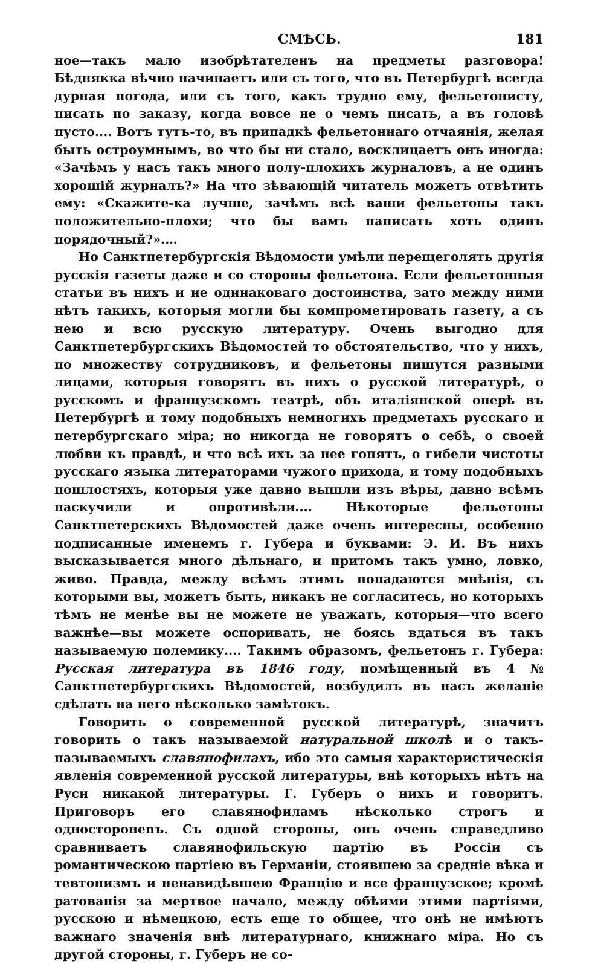СМѢСЬ. 181
ное—такъ мало изобрѣтателенъ на предметы разговора! Бѣднякка вѣчно начинаетъ или съ того, что въ Петербургѣ всегда дурная погода, или съ того, какъ трудно ему, фельетонисту, писать по заказу, когда вовсе не о чемъ писать, а въ головѣ пусто.... Вотъ тутъ-то, въ припадкѣ фельетоннаго отчаянія, желая быть остроумнымъ, во что бы ни стало, восклицаетъ онъ иногда: «Зачѣмъ у насъ такъ много полу-плохихъ журналовъ, а не одинъ хорошій журналъ?» На что зѣвающій читатель можетъ отвѣтить ему: «Скажите-ка лучше, зачѣмъ всѣ ваши фельетоны такъ положительно-плохи; что бы вамъ написать хоть одинъ порядочный?».…
Но Санктпетербургскія Вѣдомости умѣли перещеголять другія русскія газеты даже и со стороны фельетона. Если фельетонныя статьи въ нихъ и не одинаковаго достоинства, зато между ними нѣтъ такихъ, которыя могли бы компрометировать газету, а съ нею и всю русскую литературу. Очень выгодно для Санктпетербургскихъ Вѣдомостей то обстоятельство, что у нихъ, по множеству сотрудниковъ, и фельетоны пишутся разными лицами, которыя говорятъ въ нихъ о русской литературѣ, о русскомъ и французскомъ театрѣ, объ италіянской оперѣ въ Петербургѣ и тому подобныхъ немногихъ предметахъ русскаго и петербургскаго міра; но никогда не говорятъ о себѣ, о своей любви къ правдѣ, и что всѣ ихъ за нее гонятъ, о гибели чистоты русскаго языка литераторами чужого прихода, и тому подобныхъ пошлостяхъ, которыя уже давно вышли изъ вѣры, давно всѣмъ наскучили и опротивѣли.... Нѣкоторые фельетоны Санктпетерскихъ Вѣдомостей даже очень интересны, особенно подписанные именемъ г. Губера и буквами: Э. И. Въ нихъ высказывается много дѣльнаго, и притомъ такъ умно, ловко, живо. Правда, между всѣмъ этимъ попадаются мнѣнія, съ которыми вы, можетъ быть, никакъ не согласитесь, но которыхъ тѣмъ не менѣе вы не можете не уважать, которыя—что всего важнѣе—вы можете оспоривать, не боясь вдаться въ такъ называемую полемику.... Такимъ образомъ, фельетонъ г. Губера: Русская литература въ 1846 году, помѣщенный въ 4 № Санктпетербургскихъ Вѣдомостей, возбудилъ въ насъ желаніе сдѣлать на него нѣсколько замѣтокъ.
Говорить о современной русской литературѣ, значитъ говорить о такъ называемой натуральной школѣ и о такъ-называемыхъ славянофилахъ, ибо это самыя характеристическія явленія современной русской литературы, внѣ которыхъ нѣтъ на Руси никакой литературы. Г. Губеръ о нихъ и говоритъ. Приговоръ его славянофиламъ нѣсколько строгъ и односторонenъ. Съ одной стороны, онъ очень справедливо сравниваетъ славянофильскую партію въ Россіи съ романтическою партіею въ Германіи, стоявшею за средніе вѣка и тевтонизмъ и ненавидѣвшею Францію и все французское; кромѣ ратованія за мертвое начало, между обѣими этими партіями, русскою и нѣмецкою, есть еще то общее, что онѣ не имѣютъ важнаго значенія внѣ литературнаго, книжнаго міра. Но съ другой стороны, г. Губеръ не со-